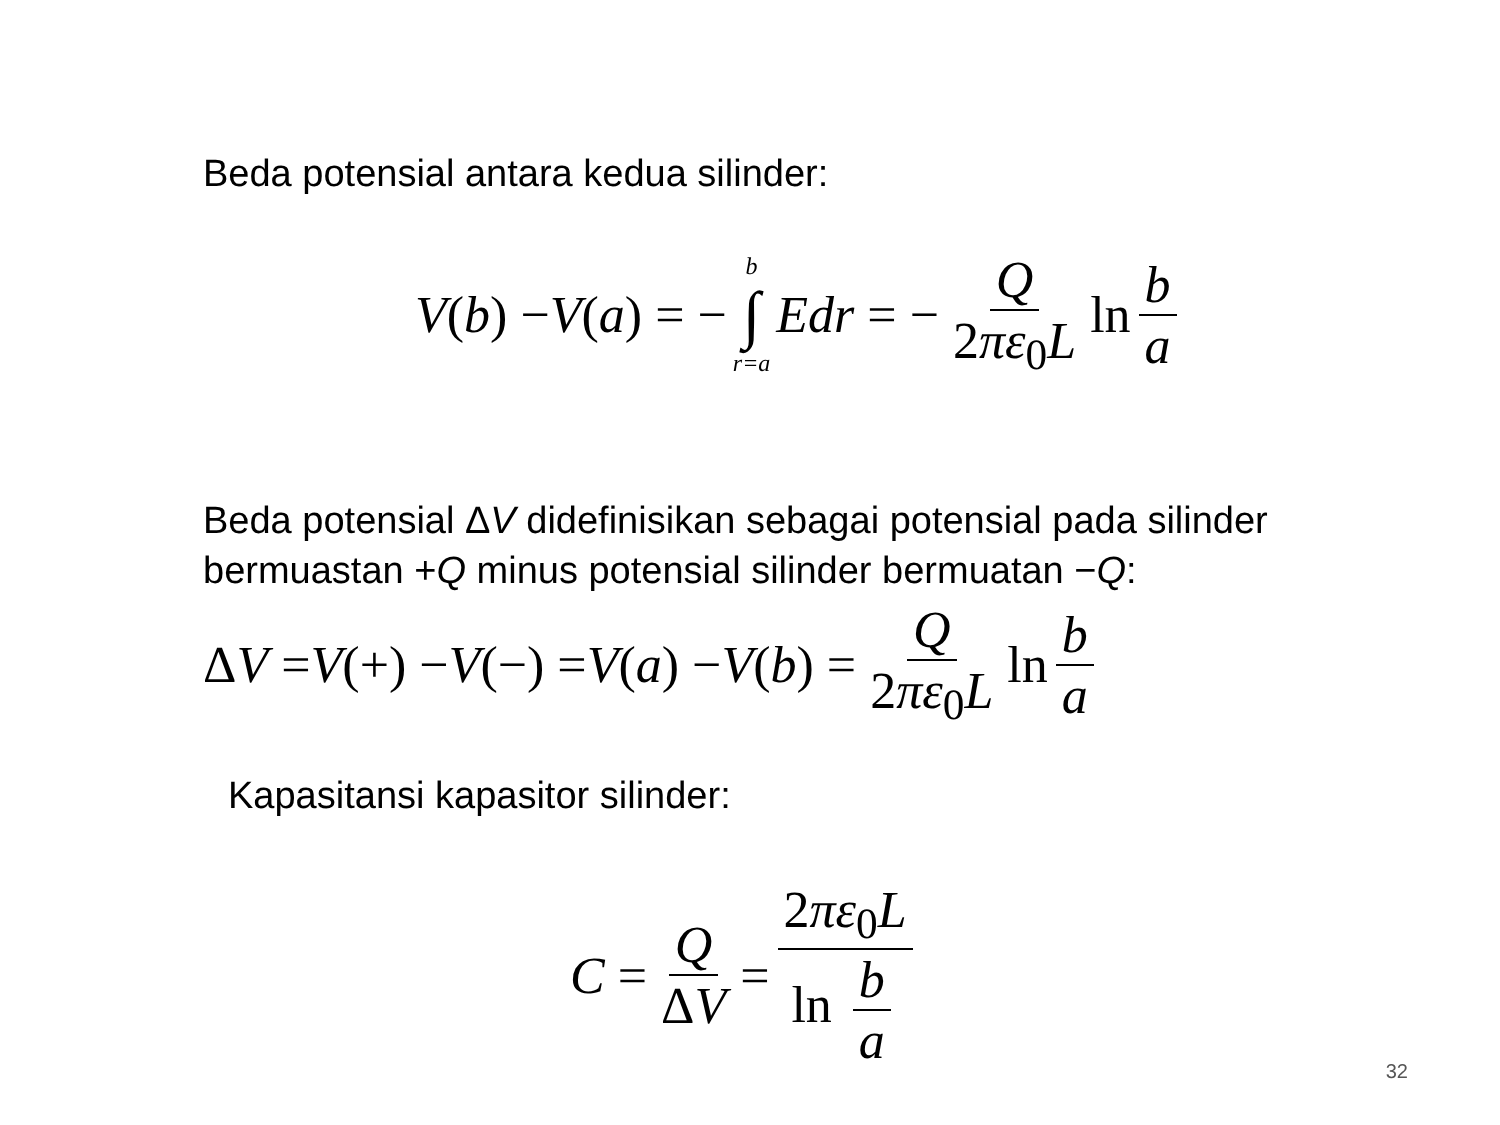Beda potensial antara kedua silinder:
V (b) − V (a) = − b ∫ r=a Edr = − Q 2πε<sub>0</sub>L ln b a
Beda potensial ΔV didefinisikan sebagai potensial pada silinder
bermuastan +Q minus potensial silinder bermuatan −Q:
Δ V = V (+) − V (−) = V (a) − V (b) = Q 2πε<sub>0</sub>L ln b a
Kapasitansi kapasitor silinder:
C = Q ΔV = 2πε<sub>0</sub>L ln b a
32